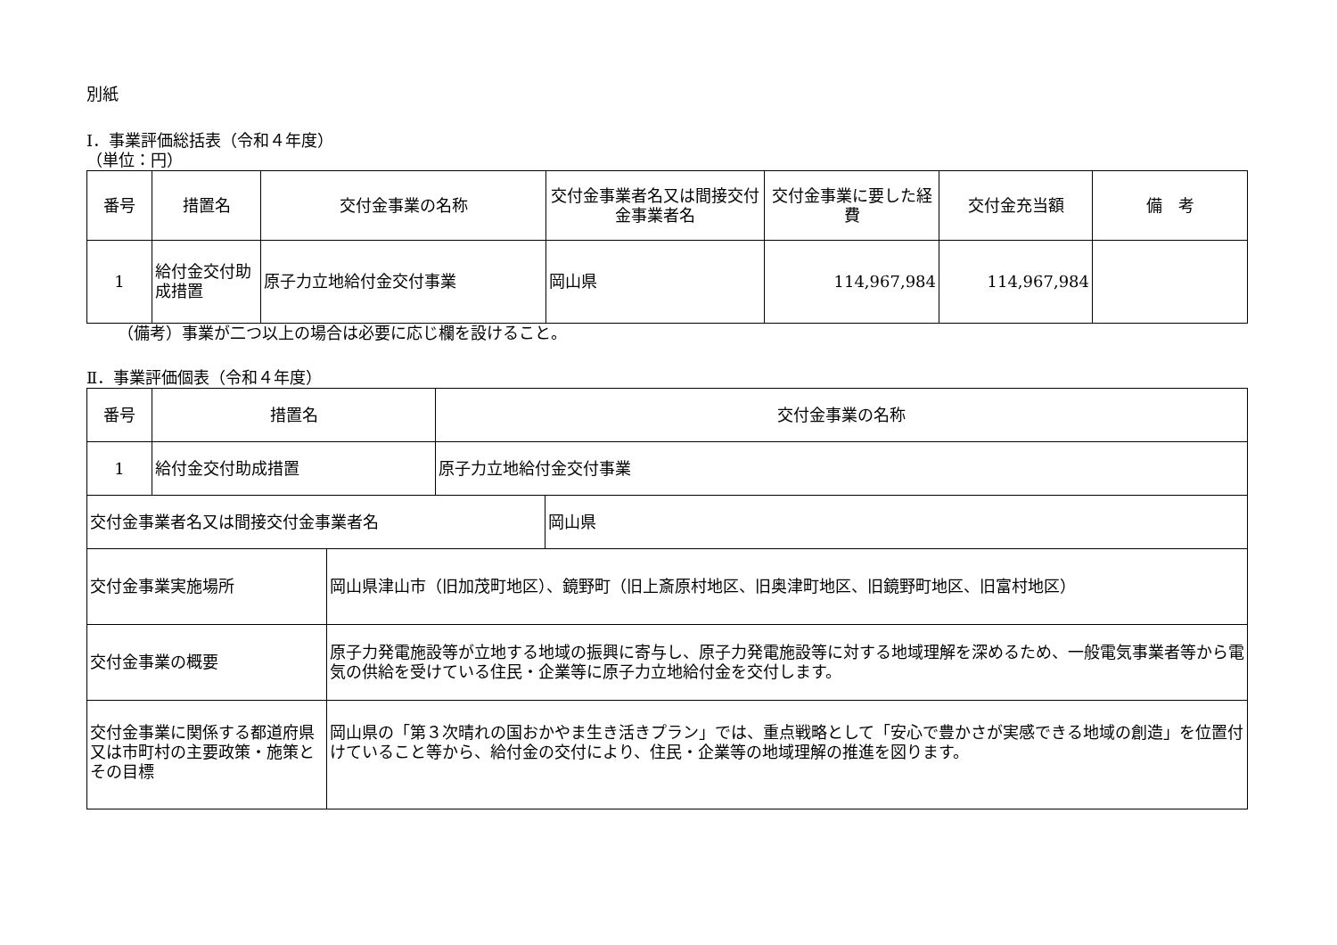別紙
Ⅰ．事業評価総括表（令和４年度）
（単位：円）
| 番号 | 措置名 | 交付金事業の名称 | 交付金事業者名又は間接交付金事業者名 | 交付金事業に要した経費 | 交付金充当額 | 備 考 |
| --- | --- | --- | --- | --- | --- | --- |
| 1 | 給付金交付助成措置 | 原子力立地給付金交付事業 | 岡山県 | 114,967,984 | 114,967,984 | |
（備考）事業が二つ以上の場合は必要に応じ欄を設けること。
Ⅱ．事業評価個表（令和４年度）
| 番号 | 措置名 | | 交付金事業の名称 | |
| --- | --- | --- | --- | --- |
| 1 | 給付金交付助成措置 | | 原子力立地給付金交付事業 | |
| 交付金事業者名又は間接交付金事業者名 | | | | 岡山県 |
| 交付金事業実施場所 | | 岡山県津山市（旧加茂町地区）、鏡野町（旧上斎原村地区、旧奥津町地区、旧鏡野町地区、旧富村地区） | | |
| 交付金事業の概要 | | 原子力発電施設等が立地する地域の振興に寄与し、原子力発電施設等に対する地域理解を深めるため、一般電気事業者等から電気の供給を受けている住民・企業等に原子力立地給付金を交付します。 | | |
| 交付金事業に関係する都道府県又は市町村の主要政策・施策とその目標 | | 岡山県の「第３次晴れの国おかやま生き活きプラン」では、重点戦略として「安心で豊かさが実感できる地域の創造」を位置付けていること等から、給付金の交付により、住民・企業等の地域理解の推進を図ります。 | | |